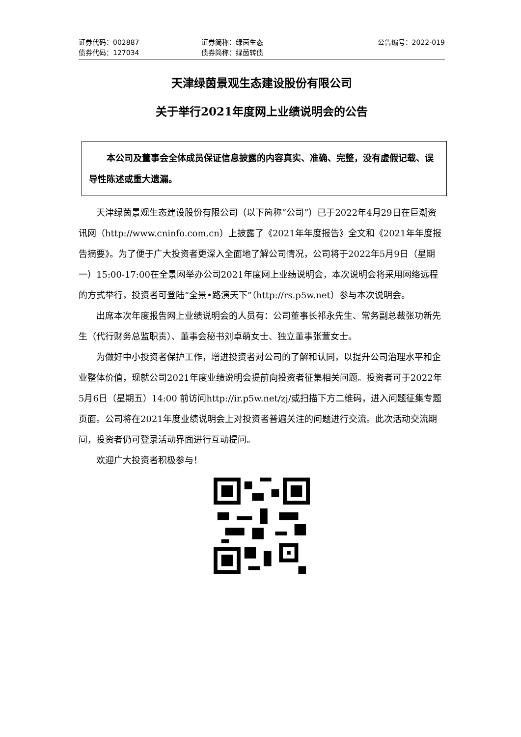证券代码：002887 证券简称：绿茵生态 公告编号：2022-019
债券代码：127034 债券简称：绿茵转债
天津绿茵景观生态建设股份有限公司
关于举行2021年度网上业绩说明会的公告
本公司及董事会全体成员保证信息披露的内容真实、准确、完整，没有虚假记载、误导性陈述或重大遗漏。
天津绿茵景观生态建设股份有限公司（以下简称“公司”）已于2022年4月29日在巨潮资讯网（http://www.cninfo.com.cn）上披露了《2021年年度报告》全文和《2021年年度报告摘要》。为了便于广大投资者更深入全面地了解公司情况，公司将于2022年5月9日（星期一）15:00-17:00在全景网举办公司2021年度网上业绩说明会，本次说明会将采用网络远程的方式举行，投资者可登陆“全景•路演天下”（http://rs.p5w.net）参与本次说明会。
出席本次年度报告网上业绩说明会的人员有：公司董事长祁永先生、常务副总裁张功新先生（代行财务总监职责）、董事会秘书刘卓萌女士、独立董事张萱女士。
为做好中小投资者保护工作，增进投资者对公司的了解和认同，以提升公司治理水平和企业整体价值，现就公司2021年度业绩说明会提前向投资者征集相关问题。投资者可于2022年5月6日（星期五）14:00 前访问http://ir.p5w.net/zj/或扫描下方二维码，进入问题征集专题页面。公司将在2021年度业绩说明会上对投资者普遍关注的问题进行交流。此次活动交流期间，投资者仍可登录活动界面进行互动提问。
欢迎广大投资者积极参与！